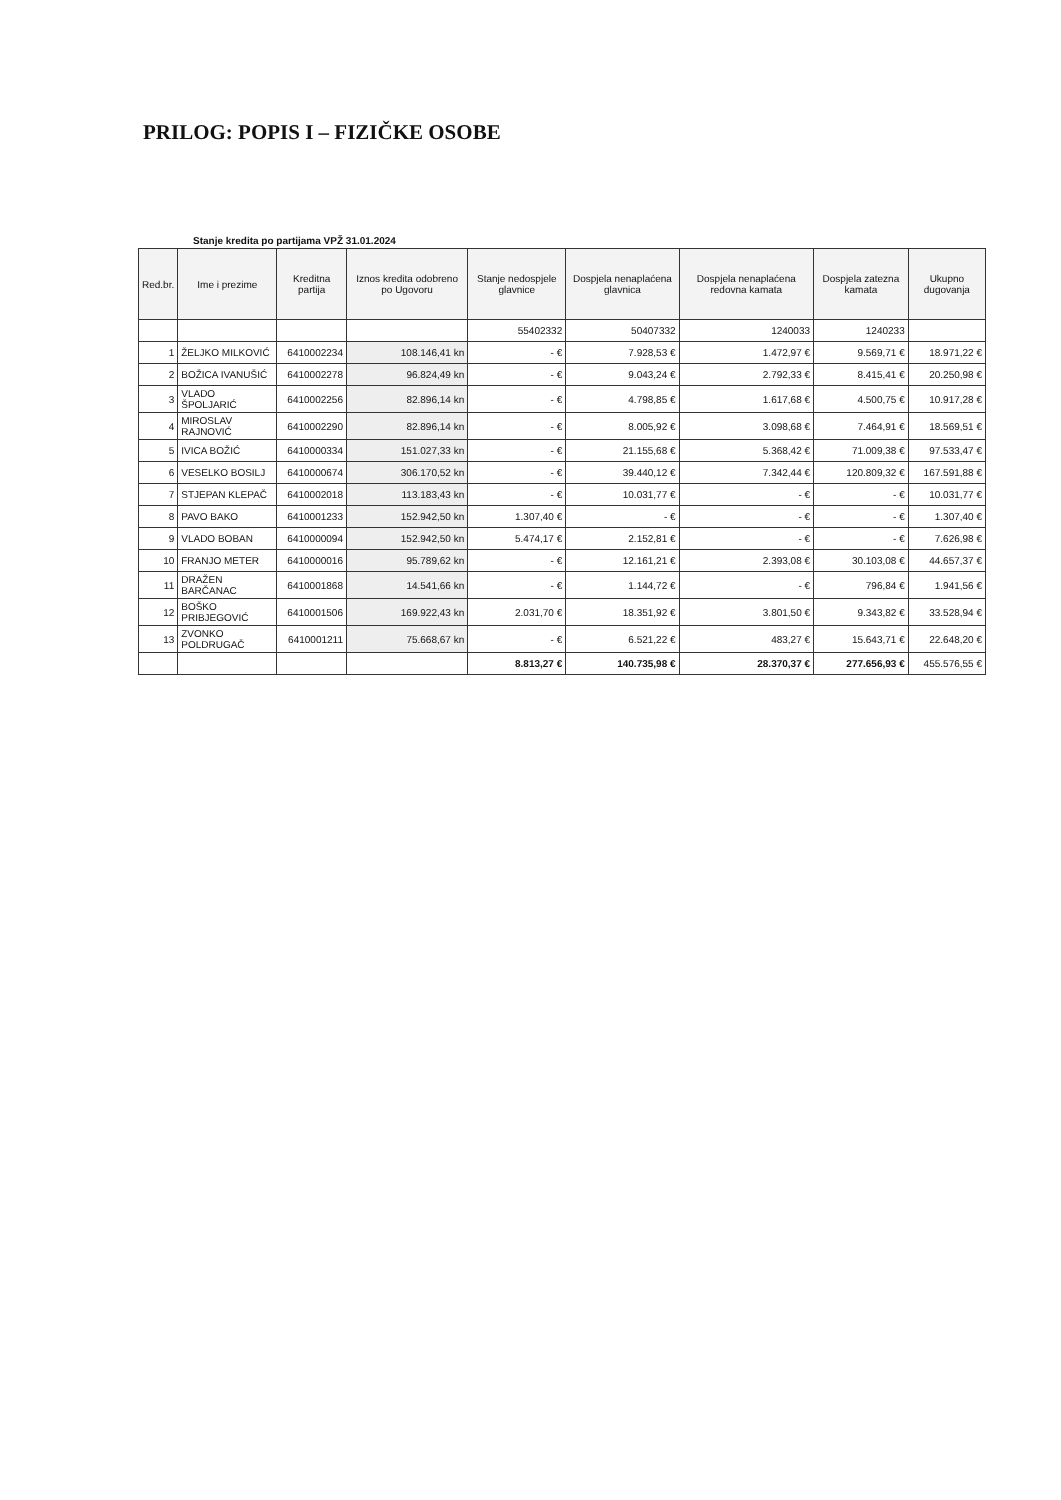PRILOG: POPIS I – FIZIČKE OSOBE
Stanje kredita po partijama VPŽ 31.01.2024
| Red.br. | Ime i prezime | Kreditna partija | Iznos kredita odobreno po Ugovoru | Stanje nedospjele glavnice | Dospjela nenaplaćena glavnica | Dospjela nenaplaćena redovna kamata | Dospjela zatezna kamata | Ukupno dugovanja |
| --- | --- | --- | --- | --- | --- | --- | --- | --- |
| | | | | 55402332 | 50407332 | 1240033 | 1240233 | |
| 1 | ŽELJKO MILKOVIĆ | 6410002234 | 108.146,41 kn | - € | 7.928,53 € | 1.472,97 € | 9.569,71 € | 18.971,22 € |
| 2 | BOŽICA IVANUŠIĆ | 6410002278 | 96.824,49 kn | - € | 9.043,24 € | 2.792,33 € | 8.415,41 € | 20.250,98 € |
| 3 | VLADO ŠPOLJARIĆ | 6410002256 | 82.896,14 kn | - € | 4.798,85 € | 1.617,68 € | 4.500,75 € | 10.917,28 € |
| 4 | MIROSLAV RAJNOVIĆ | 6410002290 | 82.896,14 kn | - € | 8.005,92 € | 3.098,68 € | 7.464,91 € | 18.569,51 € |
| 5 | IVICA BOŽIĆ | 6410000334 | 151.027,33 kn | - € | 21.155,68 € | 5.368,42 € | 71.009,38 € | 97.533,47 € |
| 6 | VESELKO BOSILJ | 6410000674 | 306.170,52 kn | - € | 39.440,12 € | 7.342,44 € | 120.809,32 € | 167.591,88 € |
| 7 | STJEPAN KLEPAČ | 6410002018 | 113.183,43 kn | - € | 10.031,77 € | - € | - € | 10.031,77 € |
| 8 | PAVO BAKO | 6410001233 | 152.942,50 kn | 1.307,40 € | - € | - € | - € | 1.307,40 € |
| 9 | VLADO BOBAN | 6410000094 | 152.942,50 kn | 5.474,17 € | 2.152,81 € | - € | - € | 7.626,98 € |
| 10 | FRANJO METER | 6410000016 | 95.789,62 kn | - € | 12.161,21 € | 2.393,08 € | 30.103,08 € | 44.657,37 € |
| 11 | DRAŽEN BARČANAC | 6410001868 | 14.541,66 kn | - € | 1.144,72 € | - € | 796,84 € | 1.941,56 € |
| 12 | BOŠKO PRIBJEGOVIĆ | 6410001506 | 169.922,43 kn | 2.031,70 € | 18.351,92 € | 3.801,50 € | 9.343,82 € | 33.528,94 € |
| 13 | ZVONKO POLDRUGAČ | 6410001211 | 75.668,67 kn | - € | 6.521,22 € | 483,27 € | 15.643,71 € | 22.648,20 € |
| | | | | 8.813,27 € | 140.735,98 € | 28.370,37 € | 277.656,93 € | 455.576,55 € |